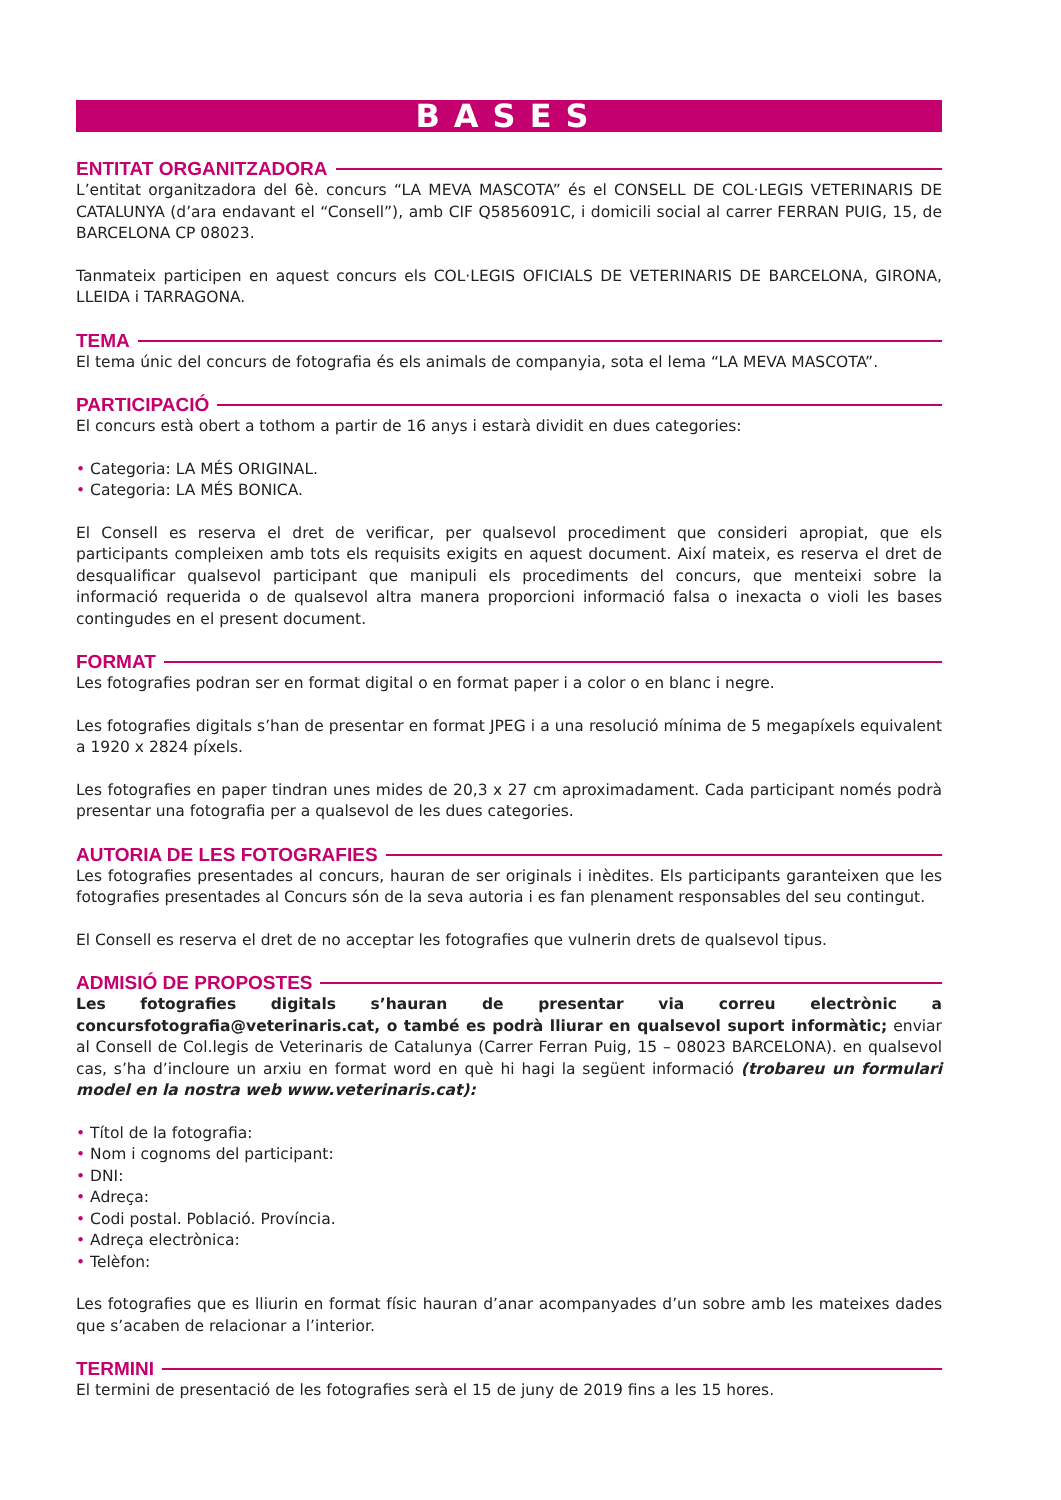BASES
ENTITAT ORGANITZADORA
L’entitat organitzadora del 6è. concurs “LA MEVA MASCOTA” és el CONSELL DE COL·LEGIS VETERINARIS DE CATALUNYA (d’ara endavant el “Consell”), amb CIF Q5856091C, i domicili social al carrer FERRAN PUIG, 15, de BARCELONA CP 08023.
Tanmateix participen en aquest concurs els COL·LEGIS OFICIALS DE VETERINARIS DE BARCELONA, GIRONA, LLEIDA i TARRAGONA.
TEMA
El tema únic del concurs de fotografia és els animals de companyia, sota el lema “LA MEVA MASCOTA”.
PARTICIPACIÓ
El concurs està obert a tothom a partir de 16 anys i estarà dividit en dues categories:
• Categoria: LA MÉS ORIGINAL.
• Categoria: LA MÉS BONICA.
El Consell es reserva el dret de verificar, per qualsevol procediment que consideri apropiat, que els participants compleixen amb tots els requisits exigits en aquest document. Així mateix, es reserva el dret de desqualificar qualsevol participant que manipuli els procediments del concurs, que menteixi sobre la informació requerida o de qualsevol altra manera proporcioni informació falsa o inexacta o violi les bases contingudes en el present document.
FORMAT
Les fotografies podran ser en format digital o en format paper i a color o en blanc i negre.
Les fotografies digitals s’han de presentar en format JPEG i a una resolució mínima de 5 megapíxels equivalent a 1920 x 2824 píxels.
Les fotografies en paper tindran unes mides de 20,3 x 27 cm aproximadament. Cada participant només podrà presentar una fotografia per a qualsevol de les dues categories.
AUTORIA DE LES FOTOGRAFIES
Les fotografies presentades al concurs, hauran de ser originals i inèdites. Els participants garanteixen que les fotografies presentades al Concurs són de la seva autoria i es fan plenament responsables del seu contingut.
El Consell es reserva el dret de no acceptar les fotografies que vulnerin drets de qualsevol tipus.
ADMISIÓ DE PROPOSTES
Les fotografies digitals s’hauran de presentar via correu electrònic a concursfotografia@veterinaris.cat, o també es podrà lliurar en qualsevol suport informàtic; enviar al Consell de Col.legis de Veterinaris de Catalunya (Carrer Ferran Puig, 15 – 08023 BARCELONA). en qualsevol cas, s’ha d’incloure un arxiu en format word en què hi hagi la següent informació (trobareu un formulari model en la nostra web www.veterinaris.cat):
• Títol de la fotografia:
• Nom i cognoms del participant:
• DNI:
• Adreça:
• Codi postal. Població. Província.
• Adreça electrònica:
• Telèfon:
Les fotografies que es lliurin en format físic hauran d’anar acompanyades d’un sobre amb les mateixes dades que s’acaben de relacionar a l’interior.
TERMINI
El termini de presentació de les fotografies serà el 15 de juny de 2019 fins a les 15 hores.